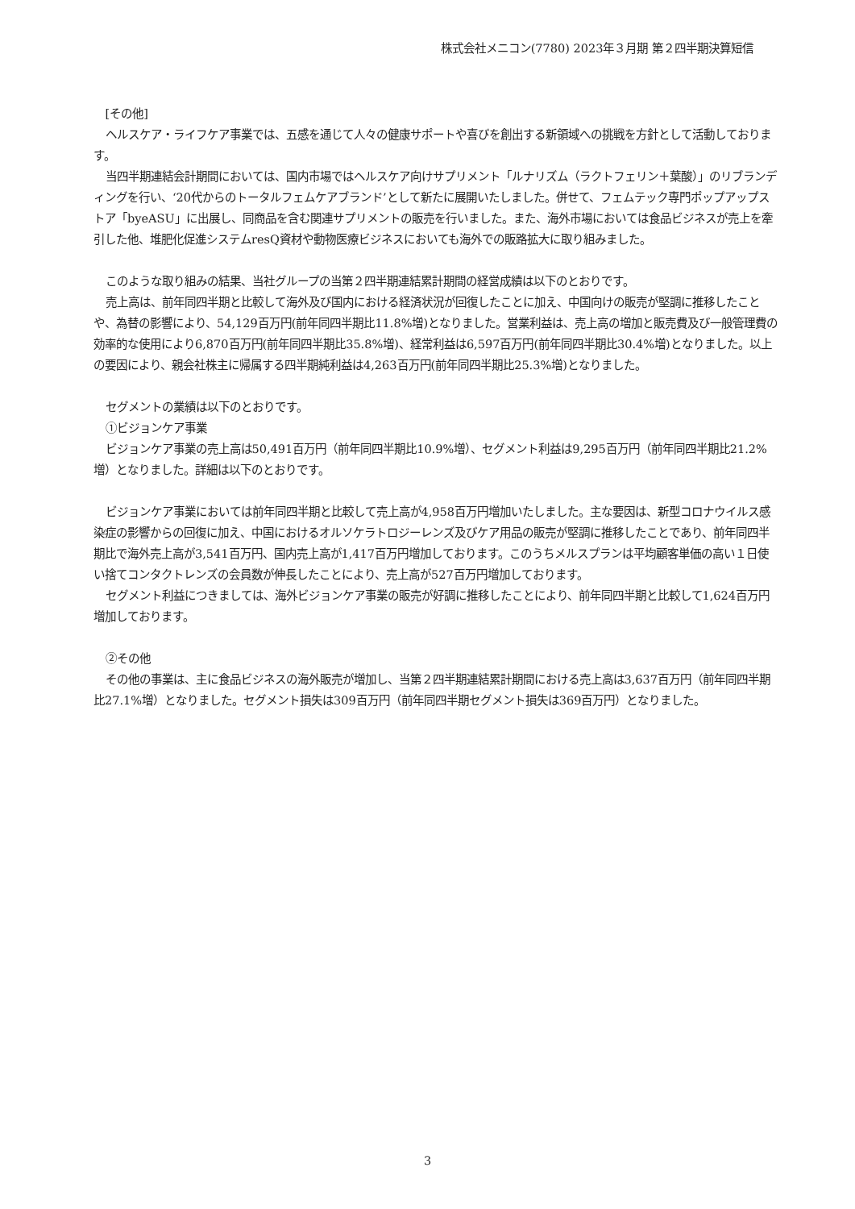株式会社メニコン(7780) 2023年３月期 第２四半期決算短信
[その他]
ヘルスケア・ライフケア事業では、五感を通じて人々の健康サポートや喜びを創出する新領域への挑戦を方針として活動しております。
当四半期連結会計期間においては、国内市場ではヘルスケア向けサプリメント「ルナリズム（ラクトフェリン＋葉酸）」のリブランディングを行い、‘20代からのトータルフェムケアブランド’として新たに展開いたしました。併せて、フェムテック専門ポップアップストア「byeASU」に出展し、同商品を含む関連サプリメントの販売を行いました。また、海外市場においては食品ビジネスが売上を牽引した他、堆肥化促進システムresQ資材や動物医療ビジネスにおいても海外での販路拡大に取り組みました。
このような取り組みの結果、当社グループの当第２四半期連結累計期間の経営成績は以下のとおりです。
売上高は、前年同四半期と比較して海外及び国内における経済状況が回復したことに加え、中国向けの販売が堅調に推移したことや、為替の影響により、54,129百万円(前年同四半期比11.8%増)となりました。営業利益は、売上高の増加と販売費及び一般管理費の効率的な使用により6,870百万円(前年同四半期比35.8%増)、経常利益は6,597百万円(前年同四半期比30.4%増)となりました。以上の要因により、親会社株主に帰属する四半期純利益は4,263百万円(前年同四半期比25.3%増)となりました。
セグメントの業績は以下のとおりです。
①ビジョンケア事業
ビジョンケア事業の売上高は50,491百万円（前年同四半期比10.9%増）、セグメント利益は9,295百万円（前年同四半期比21.2%増）となりました。詳細は以下のとおりです。
ビジョンケア事業においては前年同四半期と比較して売上高が4,958百万円増加いたしました。主な要因は、新型コロナウイルス感染症の影響からの回復に加え、中国におけるオルソケラトロジーレンズ及びケア用品の販売が堅調に推移したことであり、前年同四半期比で海外売上高が3,541百万円、国内売上高が1,417百万円増加しております。このうちメルスプランは平均顧客単価の高い１日使い捨てコンタクトレンズの会員数が伸長したことにより、売上高が527百万円増加しております。
セグメント利益につきましては、海外ビジョンケア事業の販売が好調に推移したことにより、前年同四半期と比較して1,624百万円増加しております。
②その他
その他の事業は、主に食品ビジネスの海外販売が増加し、当第２四半期連結累計期間における売上高は3,637百万円（前年同四半期比27.1%増）となりました。セグメント損失は309百万円（前年同四半期セグメント損失は369百万円）となりました。
3